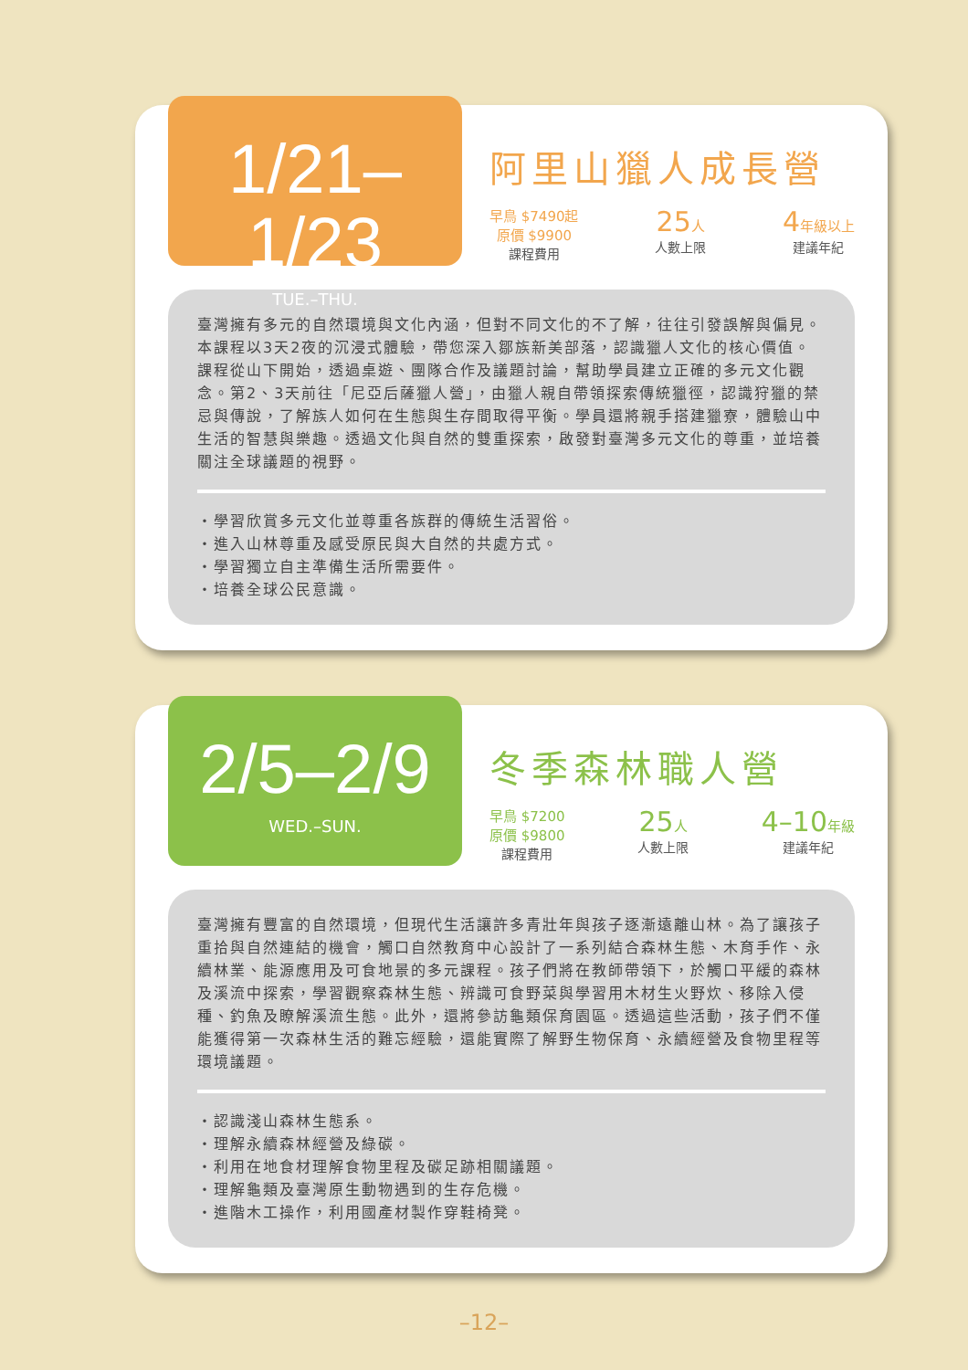1/21–1/23
TUE.–THU.
阿里山獵人成長營
早鳥 $7490起
原價 $9900
課程費用
25人
人數上限
4年級以上
建議年紀
臺灣擁有多元的自然環境與文化內涵，但對不同文化的不了解，往往引發誤解與偏見。本課程以3天2夜的沉浸式體驗，帶您深入鄒族新美部落，認識獵人文化的核心價值。課程從山下開始，透過桌遊、團隊合作及議題討論，幫助學員建立正確的多元文化觀念。第2、3天前往「尼亞后薩獵人營」，由獵人親自帶領探索傳統獵徑，認識狩獵的禁忌與傳說，了解族人如何在生態與生存間取得平衡。學員還將親手搭建獵寮，體驗山中生活的智慧與樂趣。透過文化與自然的雙重探索，啟發對臺灣多元文化的尊重，並培養關注全球議題的視野。
・學習欣賞多元文化並尊重各族群的傳統生活習俗。
・進入山林尊重及感受原民與大自然的共處方式。
・學習獨立自主準備生活所需要件。
・培養全球公民意識。
2/5–2/9
WED.–SUN.
冬季森林職人營
早鳥 $7200
原價 $9800
課程費用
25人
人數上限
4–10年級
建議年紀
臺灣擁有豐富的自然環境，但現代生活讓許多青壯年與孩子逐漸遠離山林。為了讓孩子重拾與自然連結的機會，觸口自然教育中心設計了一系列結合森林生態、木育手作、永續林業、能源應用及可食地景的多元課程。孩子們將在教師帶領下，於觸口平緩的森林及溪流中探索，學習觀察森林生態、辨識可食野菜與學習用木材生火野炊、移除入侵種、釣魚及瞭解溪流生態。此外，還將參訪龜類保育園區。透過這些活動，孩子們不僅能獲得第一次森林生活的難忘經驗，還能實際了解野生物保育、永續經營及食物里程等環境議題。
・認識淺山森林生態系。
・理解永續森林經營及綠碳。
・利用在地食材理解食物里程及碳足跡相關議題。
・理解龜類及臺灣原生動物遇到的生存危機。
・進階木工操作，利用國產材製作穿鞋椅凳。
–12–